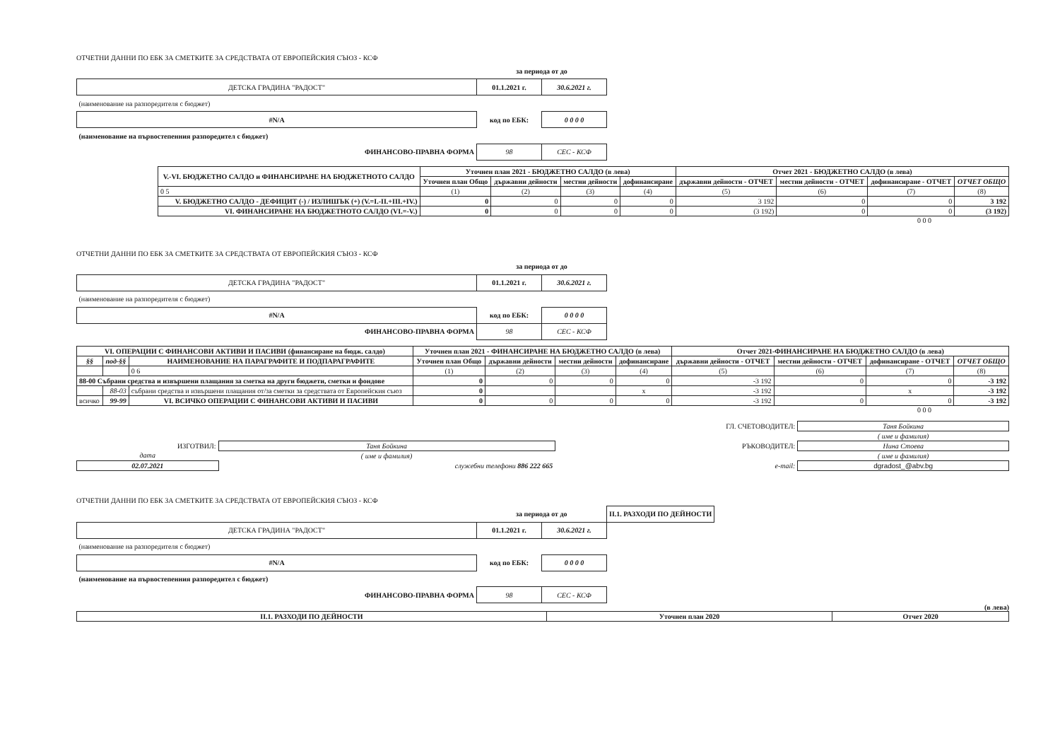ОТЧЕТНИ ДАННИ ПО ЕБК ЗА СМЕТКИТЕ ЗА СРЕДСТВАТА ОТ ЕВРОПЕЙСКИЯ СЪЮЗ - КСФ
| | за периода от до | |
| ДЕТСКА ГРАДИНА "РАДОСТ" | 01.1.2021 г. | 30.6.2021 г. |
| (наименование на разпоредителя с бюджет) | | |
| #N/A | код по ЕБК: | 0 0 0 0 |
| (наименование на първостепенния разпоредител с бюджет) | | |
| ФИНАНСОВО-ПРАВНА ФОРМА | 98 | СЕС - КСФ |
| V.-VI. БЮДЖЕТНО САЛДО и ФИНАНСИРАНЕ НА БЮДЖЕТНОТО САЛДО | Уточнен план 2021 - БЮДЖЕТНО САЛДО (в лева) | | | | Отчет 2021 - БЮДЖЕТНО САЛДО (в лева) | | | |
| --- | --- | --- | --- | --- | --- | --- | --- | --- |
| | Уточнен план Общо | държавни дейности | местни дейности | дофинансиране | държавни дейности - ОТЧЕТ | местни дейности - ОТЧЕТ | дофинансиране - ОТЧЕТ | ОТЧЕТ ОБЩО |
| 0 5 | (1) | (2) | (3) | (4) | (5) | (6) | (7) | (8) |
| V. БЮДЖЕТНО САЛДО - ДЕФИЦИТ (-) / ИЗЛИШЪК (+) (V.=I.-II.+III.+IV.) | 0 | 0 | 0 | 0 | 3 192 | 0 | 0 | 3 192 |
| VI. ФИНАНСИРАНЕ НА БЮДЖЕТНОТО САЛДО (VI.=-V.) | 0 | 0 | 0 | 0 | (3 192) | 0 | 0 | (3 192) |
0 0 0
ОТЧЕТНИ ДАННИ ПО ЕБК ЗА СМЕТКИТЕ ЗА СРЕДСТВАТА ОТ ЕВРОПЕЙСКИЯ СЪЮЗ - КСФ
| | за периода от до | |
| ДЕТСКА ГРАДИНА "РАДОСТ" | 01.1.2021 г. | 30.6.2021 г. |
| (наименование на разпоредителя с бюджет) | | |
| #N/A | код по ЕБК: | 0 0 0 0 |
| ФИНАНСОВО-ПРАВНА ФОРМА | 98 | СЕС - КСФ |
| VI. ОПЕРАЦИИ С ФИНАНСОВИ АКТИВИ И ПАСИВИ (финансиране на бюдж. салдо) | | | Уточнен план 2021 - ФИНАНСИРАНЕ НА БЮДЖЕТНО САЛДО (в лева) | | | | Отчет 2021-ФИНАНСИРАНЕ НА БЮДЖЕТНО САЛДО (в лева) | | | |
| --- | --- | --- | --- | --- | --- | --- | --- | --- | --- | --- |
| §§ | под-§§ | НАИМЕНОВАНИЕ НА ПАРАГРАФИТЕ И ПОДПАРАГРАФИТЕ | Уточнен план Общо | държавни дейности | местни дейности | дофинансиране | държавни дейности - ОТЧЕТ | местни дейности - ОТЧЕТ | дофинансиране - ОТЧЕТ | ОТЧЕТ ОБЩО |
| | | 0 6 | (1) | (2) | (3) | (4) | (5) | (6) | (7) | (8) |
| 88-00 Събрани средства и извършени плащания за сметка на други бюджети, сметки и фондове | | | 0 | 0 | 0 | 0 | -3 192 | 0 | 0 | -3 192 |
| | 88-03 | събрани средства и извършени плащания от/за сметки за средствата от Европейския съюз | 0 | | | x | -3 192 | | x | -3 192 |
| всичко | 99-99 | VI. ВСИЧКО ОПЕРАЦИИ С ФИНАНСОВИ АКТИВИ И ПАСИВИ | 0 | 0 | 0 | 0 | -3 192 | 0 | 0 | -3 192 |
0 0 0
| | | ГЛ. СЧЕТОВОДИТЕЛ: | Таня Бойкина |
| | | | ( име и фамилия) |
| ИЗГОТВИЛ: | Таня Бойкина | РЪКОВОДИТЕЛ: | Нина Стоева |
| дата | ( име и фамилия) | | ( име и фамилия) |
| 02.07.2021 | служебни телефони 886 222 665 | e-mail: | dgradost_@abv.bg |
ОТЧЕТНИ ДАННИ ПО ЕБК ЗА СМЕТКИТЕ ЗА СРЕДСТВАТА ОТ ЕВРОПЕЙСКИЯ СЪЮЗ - КСФ
| | за периода от до | | II.1. РАЗХОДИ ПО ДЕЙНОСТИ |
| ДЕТСКА ГРАДИНА "РАДОСТ" | 01.1.2021 г. | 30.6.2021 г. | |
| (наименование на разпоредителя с бюджет) | | | |
| #N/A | код по ЕБК: | 0 0 0 0 | |
| (наименование на първостепенния разпоредител с бюджет) | | | |
| ФИНАНСОВО-ПРАВНА ФОРМА | 98 | СЕС - КСФ | |
(в лева)
| II.1. РАЗХОДИ ПО ДЕЙНОСТИ | Уточнен план 2020 | Отчет 2020 |
| --- | --- | --- |